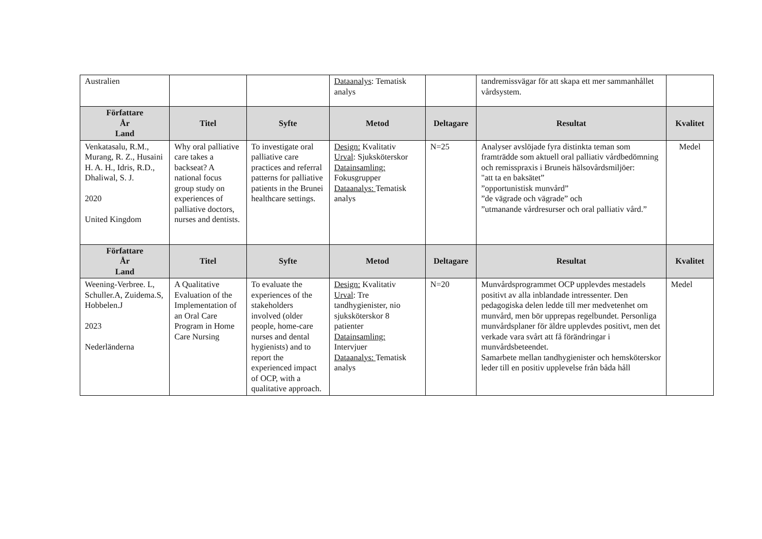| Australien | | | Dataanalys : Tematisk analys | | tandremissvägar för att skapa ett mer sammanhållet vårdsystem. | |
| Författare År Land | Titel | Syfte | Metod | Deltagare | Resultat | Kvalitet |
| Venkatasalu, R.M., Murang, R. Z., Husaini H. A. H., Idris, R.D., Dhaliwal, S. J. 2020 United Kingdom | Why oral palliative care takes a backseat? A national focus group study on experiences of palliative doctors, nurses and dentists. | To investigate oral palliative care practices and referral patterns for palliative patients in the Brunei healthcare settings. | Design: Kvalitativ Urval : Sjuksköterskor Datainsamling: Fokusgrupper Dataanalys: Tematisk analys | N=25 | Analyser avslöjade fyra distinkta teman som framträdde som aktuell oral palliativ vårdbedömning och remisspraxis i Bruneis hälsovårdsmiljöer: "att ta en baksätet” ”opportunistisk munvård” ”de vägrade och vägrade” och ”utmanande vårdresurser och oral palliativ vård.” | Medel |
| Författare År Land | Titel | Syfte | Metod | Deltagare | Resultat | Kvalitet |
| Weening-Verbree. L, Schuller.A, Zuidema.S, Hobbelen.J 2023 Nederländerna | A Qualitative Evaluation of the Implementation of an Oral Care Program in Home Care Nursing | To evaluate the experiences of the stakeholders involved (older people, home-care nurses and dental hygienists) and to report the experienced impact of OCP, with a qualitative approach. | Design: Kvalitativ Urval : Tre tandhygienister, nio sjuksköterskor 8 patienter Datainsamling: Intervjuer Dataanalys: Tematisk analys | N=20 | Munvårdsprogrammet OCP upplevdes mestadels positivt av alla inblandade intressenter. Den pedagogiska delen ledde till mer medvetenhet om munvård, men bör upprepas regelbundet. Personliga munvårdsplaner för äldre upplevdes positivt, men det verkade vara svårt att få förändringar i munvårdsbeteendet. Samarbete mellan tandhygienister och hemsköterskor leder till en positiv upplevelse från båda håll | Medel |